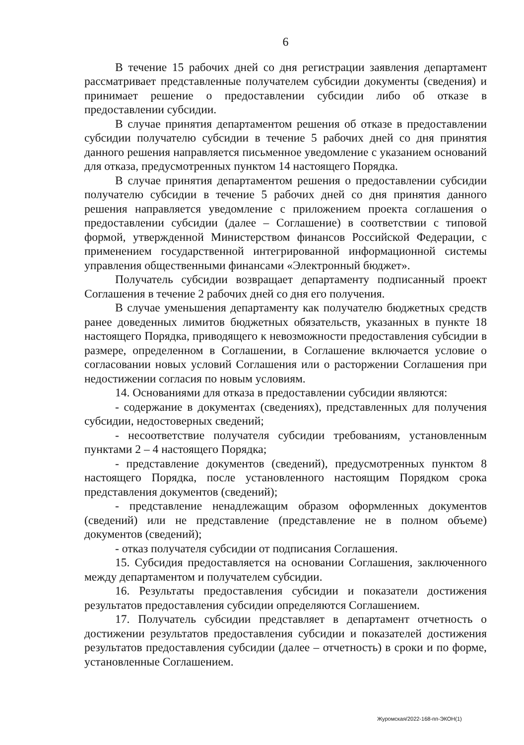6
В течение 15 рабочих дней со дня регистрации заявления департамент рассматривает представленные получателем субсидии документы (сведения) и принимает решение о предоставлении субсидии либо об отказе в предоставлении субсидии.
В случае принятия департаментом решения об отказе в предоставлении субсидии получателю субсидии в течение 5 рабочих дней со дня принятия данного решения направляется письменное уведомление с указанием оснований для отказа, предусмотренных пунктом 14 настоящего Порядка.
В случае принятия департаментом решения о предоставлении субсидии получателю субсидии в течение 5 рабочих дней со дня принятия данного решения направляется уведомление с приложением проекта соглашения о предоставлении субсидии (далее – Соглашение) в соответствии с типовой формой, утвержденной Министерством финансов Российской Федерации, с применением государственной интегрированной информационной системы управления общественными финансами «Электронный бюджет».
Получатель субсидии возвращает департаменту подписанный проект Соглашения в течение 2 рабочих дней со дня его получения.
В случае уменьшения департаменту как получателю бюджетных средств ранее доведенных лимитов бюджетных обязательств, указанных в пункте 18 настоящего Порядка, приводящего к невозможности предоставления субсидии в размере, определенном в Соглашении, в Соглашение включается условие о согласовании новых условий Соглашения или о расторжении Соглашения при недостижении согласия по новым условиям.
14. Основаниями для отказа в предоставлении субсидии являются:
- содержание в документах (сведениях), представленных для получения субсидии, недостоверных сведений;
- несоответствие получателя субсидии требованиям, установленным пунктами 2 – 4 настоящего Порядка;
- представление документов (сведений), предусмотренных пунктом 8 настоящего Порядка, после установленного настоящим Порядком срока представления документов (сведений);
- представление ненадлежащим образом оформленных документов (сведений) или не представление (представление не в полном объеме) документов (сведений);
- отказ получателя субсидии от подписания Соглашения.
15. Субсидия предоставляется на основании Соглашения, заключенного между департаментом и получателем субсидии.
16. Результаты предоставления субсидии и показатели достижения результатов предоставления субсидии определяются Соглашением.
17. Получатель субсидии представляет в департамент отчетность о достижении результатов предоставления субсидии и показателей достижения результатов предоставления субсидии (далее – отчетность) в сроки и по форме, установленные Соглашением.
Журомская/2022-168-пп-ЭКОН(1)